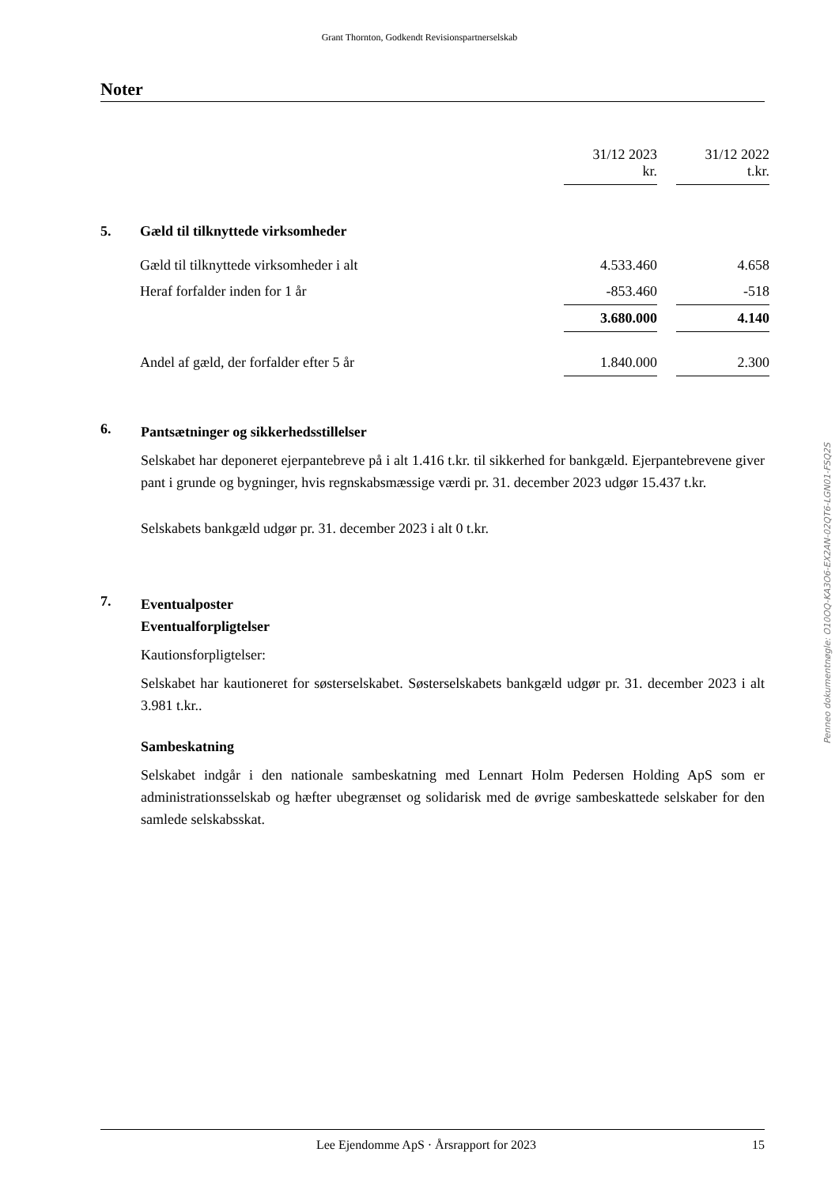Grant Thornton, Godkendt Revisionspartnerselskab
Noter
| | | 31/12 2023 kr. | | 31/12 2022 t.kr. |
| 5. | Gæld til tilknyttede virksomheder | | | |
| | Gæld til tilknyttede virksomheder i alt | 4.533.460 | | 4.658 |
| | Heraf forfalder inden for 1 år | -853.460 | | -518 |
| | | 3.680.000 | | 4.140 |
| | Andel af gæld, der forfalder efter 5 år | 1.840.000 | | 2.300 |
6.
Pantsætninger og sikkerhedsstillelser
Selskabet har deponeret ejerpantebreve på i alt 1.416 t.kr. til sikkerhed for bankgæld. Ejerpante­brevene giver pant i grunde og bygninger, hvis regnskabsmæssige værdi pr. 31. december 2023 udgør 15.437 t.kr.
Selskabets bankgæld udgør pr. 31. december 2023 i alt 0 t.kr.
7.
Eventualposter
Eventualforpligtelser
Kautionsforpligtelser:
Selskabet har kautioneret for søsterselskabet. Søsterselskabets bankgæld udgør pr. 31. december 2023 i alt 3.981 t.kr..
Sambeskatning
Selskabet indgår i den nationale sambeskatning med Lennart Holm Pedersen Holding ApS som er administrationsselskab og hæfter ubegrænset og solidarisk med de øvrige sambeskattede selskaber for den samlede selskabsskat.
Penneo dokumentnøgle: O10OQ-KA3O6-EX2AN-02QT6-LGN01-FSQ2S
Lee Ejendomme ApS · Årsrapport for 2023 15